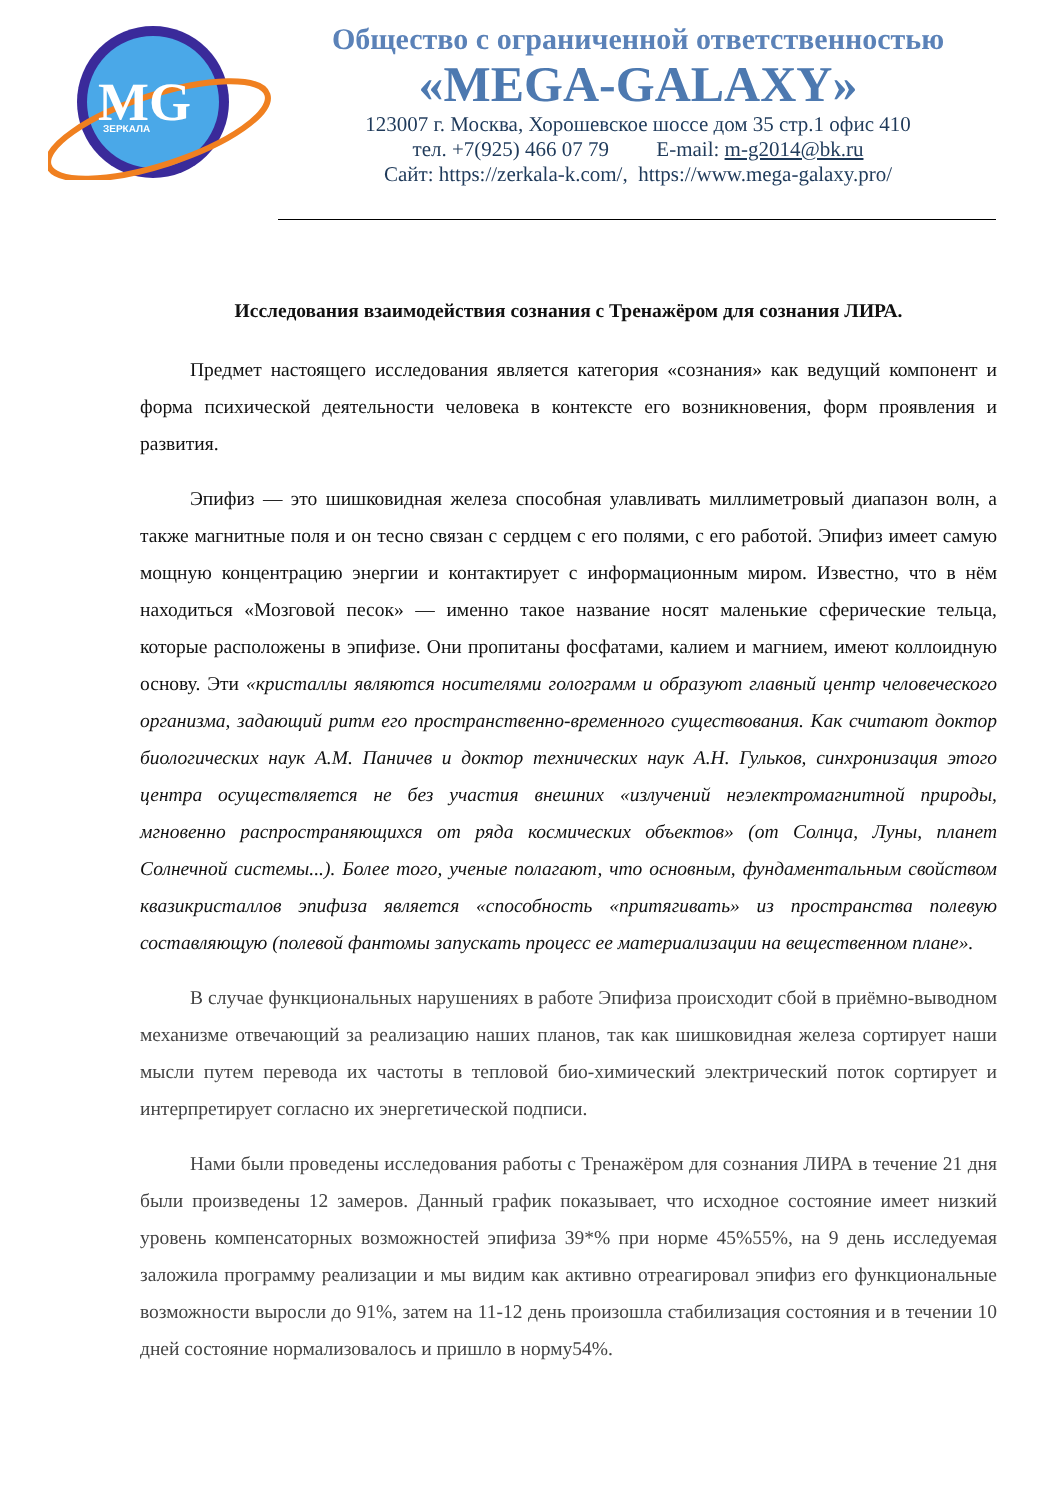MG
ЗЕРКАЛА
Общество с ограниченной ответственностью
«MEGA-GALAXY»
123007 г. Москва, Хорошевское шоссе дом 35 стр.1 офис 410
тел. +7(925) 466 07 79 E-mail: m-g2014@bk.ru
Сайт: https://zerkala-k.com/, https://www.mega-galaxy.pro/
Исследования взаимодействия сознания с Тренажёром для сознания ЛИРА.
Предмет настоящего исследования является категория «сознания» как ведущий компонент и форма психической деятельности человека в контексте его возникновения, форм проявления и развития.
Эпифиз — это шишковидная железа способная улавливать миллиметровый диапазон волн, а также магнитные поля и он тесно связан с сердцем с его полями, с его работой. Эпифиз имеет самую мощную концентрацию энергии и контактирует с информационным миром. Известно, что в нём находиться «Мозговой песок» — именно такое название носят маленькие сферические тельца, которые расположены в эпифизе. Они пропитаны фосфатами, калием и магнием, имеют коллоидную основу. Эти «кристаллы являются носителями голограмм и образуют главный центр человеческого организма, задающий ритм его пространственно-временного существования. Как считают доктор биологических наук А.М. Паничев и доктор технических наук А.Н. Гульков, синхронизация этого центра осуществляется не без участия внешних «излучений неэлектромагнитной природы, мгновенно распространяющихся от ряда космических объектов» (от Солнца, Луны, планет Солнечной системы...). Более того, ученые полагают, что основным, фундаментальным свойством квазикристаллов эпифиза является «способность «притягивать» из пространства полевую составляющую (полевой фантомы запускать процесс ее материализации на вещественном плане».
В случае функциональных нарушениях в работе Эпифиза происходит сбой в приёмно-выводном механизме отвечающий за реализацию наших планов, так как шишковидная железа сортирует наши мысли путем перевода их частоты в тепловой био-химический электрический поток сортирует и интерпретирует согласно их энергетической подписи.
Нами были проведены исследования работы с Тренажёром для сознания ЛИРА в течение 21 дня были произведены 12 замеров. Данный график показывает, что исходное состояние имеет низкий уровень компенсаторных возможностей эпифиза 39*% при норме 45%55%, на 9 день исследуемая заложила программу реализации и мы видим как активно отреагировал эпифиз его функциональные возможности выросли до 91%, затем на 11-12 день произошла стабилизация состояния и в течении 10 дней состояние нормализовалось и пришло в норму54%.